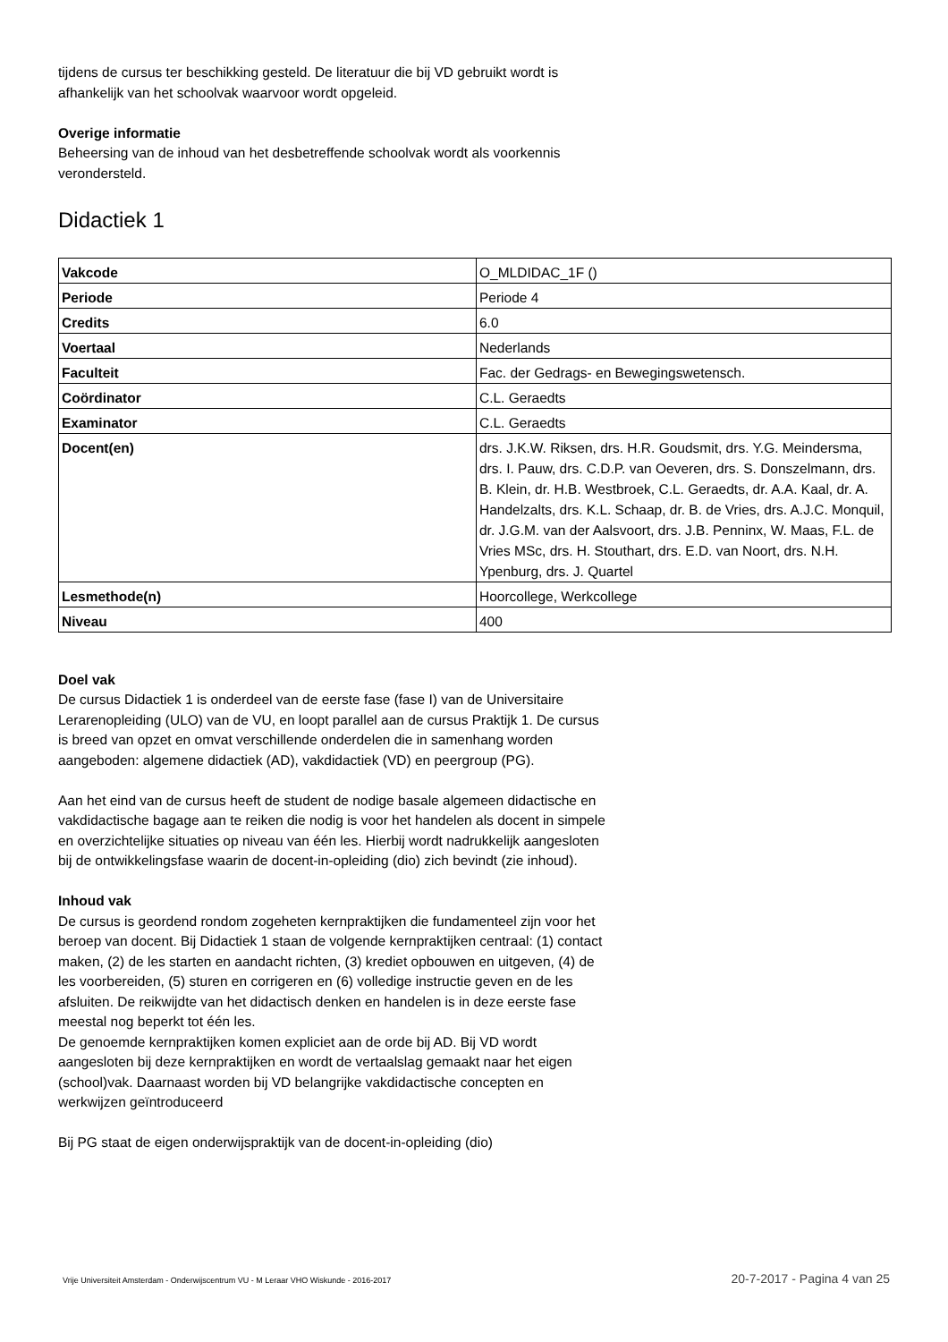tijdens de cursus ter beschikking gesteld. De literatuur die bij VD gebruikt wordt is afhankelijk van het schoolvak waarvoor wordt opgeleid.
Overige informatie
Beheersing van de inhoud van het desbetreffende schoolvak wordt als voorkennis verondersteld.
Didactiek 1
| Vakcode | O_MLDIDAC_1F () |
| Periode | Periode 4 |
| Credits | 6.0 |
| Voertaal | Nederlands |
| Faculteit | Fac. der Gedrags- en Bewegingswetensch. |
| Coördinator | C.L. Geraedts |
| Examinator | C.L. Geraedts |
| Docent(en) | drs. J.K.W. Riksen, drs. H.R. Goudsmit, drs. Y.G. Meindersma, drs. I. Pauw, drs. C.D.P. van Oeveren, drs. S. Donszelmann, drs. B. Klein, dr. H.B. Westbroek, C.L. Geraedts, dr. A.A. Kaal, dr. A. Handelzalts, drs. K.L. Schaap, dr. B. de Vries, drs. A.J.C. Monquil, dr. J.G.M. van der Aalsvoort, drs. J.B. Penninx, W. Maas, F.L. de Vries MSc, drs. H. Stouthart, drs. E.D. van Noort, drs. N.H. Ypenburg, drs. J. Quartel |
| Lesmethode(n) | Hoorcollege, Werkcollege |
| Niveau | 400 |
Doel vak
De cursus Didactiek 1 is onderdeel van de eerste fase (fase I) van de Universitaire Lerarenopleiding (ULO) van de VU, en loopt parallel aan de cursus Praktijk 1. De cursus is breed van opzet en omvat verschillende onderdelen die in samenhang worden aangeboden: algemene didactiek (AD), vakdidactiek (VD) en peergroup (PG).
Aan het eind van de cursus heeft de student de nodige basale algemeen didactische en vakdidactische bagage aan te reiken die nodig is voor het handelen als docent in simpele en overzichtelijke situaties op niveau van één les. Hierbij wordt nadrukkelijk aangesloten bij de ontwikkelingsfase waarin de docent-in-opleiding (dio) zich bevindt (zie inhoud).
Inhoud vak
De cursus is geordend rondom zogeheten kernpraktijken die fundamenteel zijn voor het beroep van docent. Bij Didactiek 1 staan de volgende kernpraktijken centraal: (1) contact maken, (2) de les starten en aandacht richten, (3) krediet opbouwen en uitgeven, (4) de les voorbereiden, (5) sturen en corrigeren en (6) volledige instructie geven en de les afsluiten. De reikwijdte van het didactisch denken en handelen is in deze eerste fase meestal nog beperkt tot één les.
De genoemde kernpraktijken komen expliciet aan de orde bij AD. Bij VD wordt aangesloten bij deze kernpraktijken en wordt de vertaalslag gemaakt naar het eigen (school)vak. Daarnaast worden bij VD belangrijke vakdidactische concepten en werkwijzen geïntroduceerd
Bij PG staat de eigen onderwijspraktijk van de docent-in-opleiding (dio)
Vrije Universiteit Amsterdam - Onderwijscentrum VU - M Leraar VHO Wiskunde - 2016-2017 20-7-2017 - Pagina 4 van 25